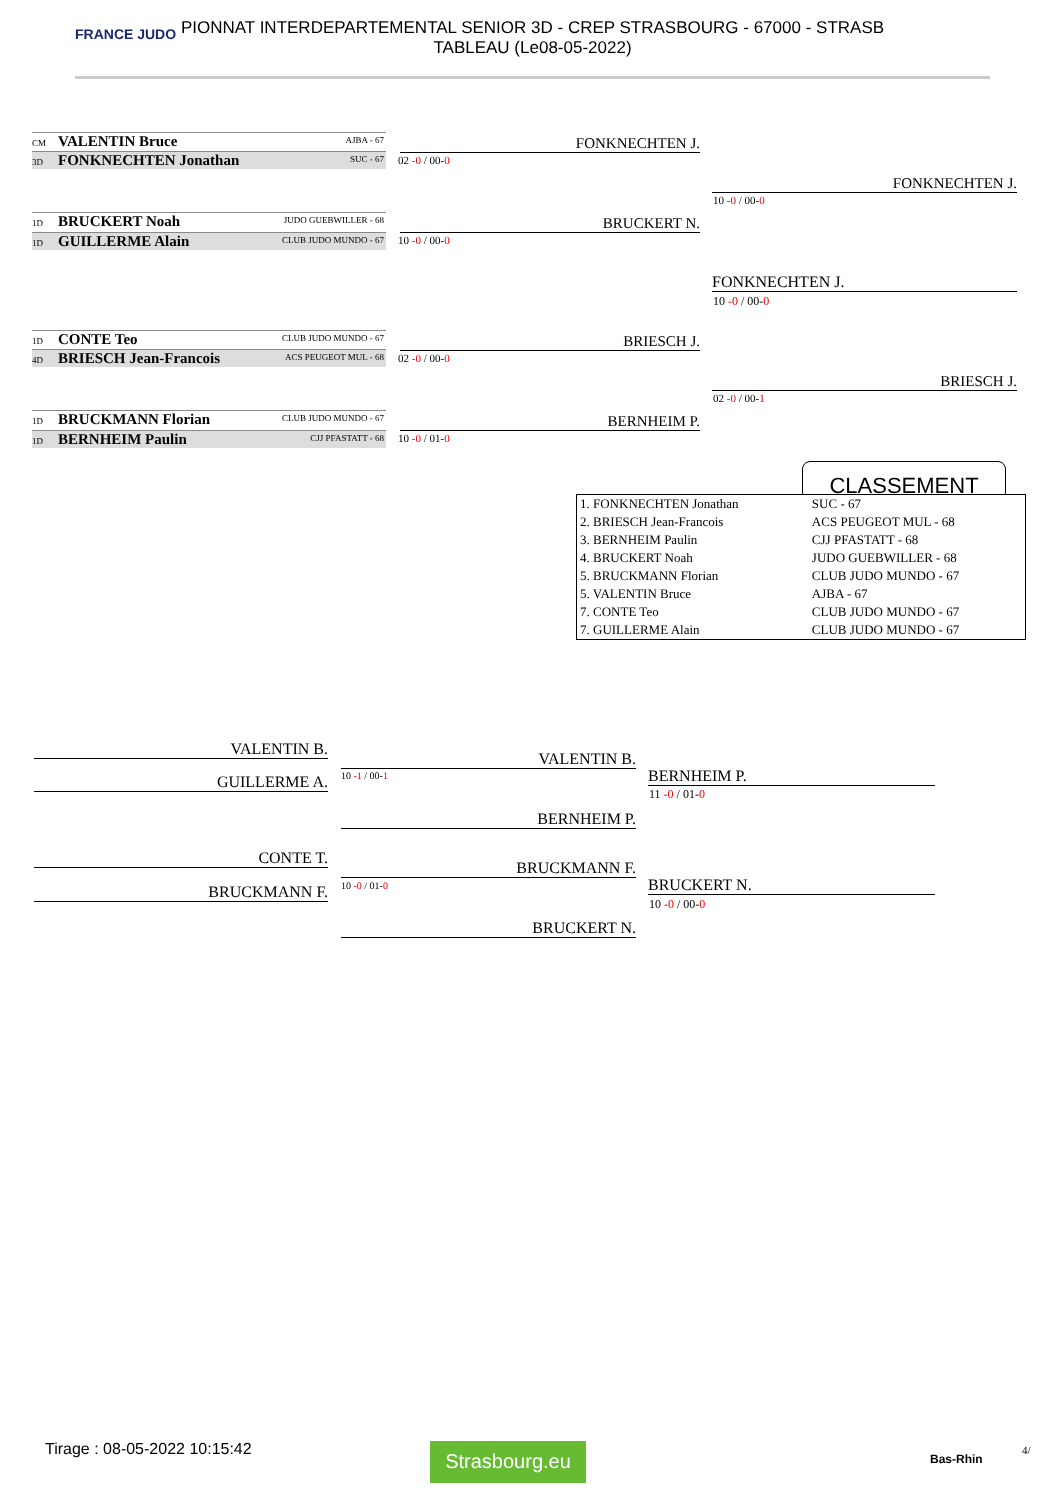FRANCE JUDO PIONNAT INTERDEPARTEMENTAL SENIOR 3D - CREP STRASBOURG - 67000 - STRASB
TABLEAU (Le08-05-2022)
CM VALENTIN Bruce AJBA - 67
3D FONKNECHTEN Jonathan SUC - 67 02 -0 / 00-0
FONKNECHTEN J.
1D BRUCKERT Noah JUDO GUEBWILLER - 68
1D GUILLERME Alain CLUB JUDO MUNDO - 67 10 -0 / 00-0
BRUCKERT N.
FONKNECHTEN J.
10 -0 / 00-0
FONKNECHTEN J.
10 -0 / 00-0
1D CONTE Teo CLUB JUDO MUNDO - 67
4D BRIESCH Jean-Francois ACS PEUGEOT MUL - 68
02 -0 / 00-0
BRIESCH J.
1D BRUCKMANN Florian CLUB JUDO MUNDO - 67
1D BERNHEIM Paulin CJJ PFASTATT - 68 10 -0 / 01-0
BERNHEIM P.
BRIESCH J.
02 -0 / 00-1
CLASSEMENT
| 1. FONKNECHTEN Jonathan | SUC - 67 |
| 2. BRIESCH Jean-Francois | ACS PEUGEOT MUL - 68 |
| 3. BERNHEIM Paulin | CJJ PFASTATT - 68 |
| 4. BRUCKERT Noah | JUDO GUEBWILLER - 68 |
| 5. BRUCKMANN Florian | CLUB JUDO MUNDO - 67 |
| 5. VALENTIN Bruce | AJBA - 67 |
| 7. CONTE Teo | CLUB JUDO MUNDO - 67 |
| 7. GUILLERME Alain | CLUB JUDO MUNDO - 67 |
VALENTIN B.
GUILLERME A. 10 -1 / 00-1
VALENTIN B.
BERNHEIM P.
BERNHEIM P.
11 -0 / 01-0
CONTE T.
BRUCKMANN F. 10 -0 / 01-0
BRUCKMANN F.
BRUCKERT N.
BRUCKERT N.
10 -0 / 00-0
Tirage : 08-05-2022 10:15:42 Strasbourg.eu Bas-Rhin
4/